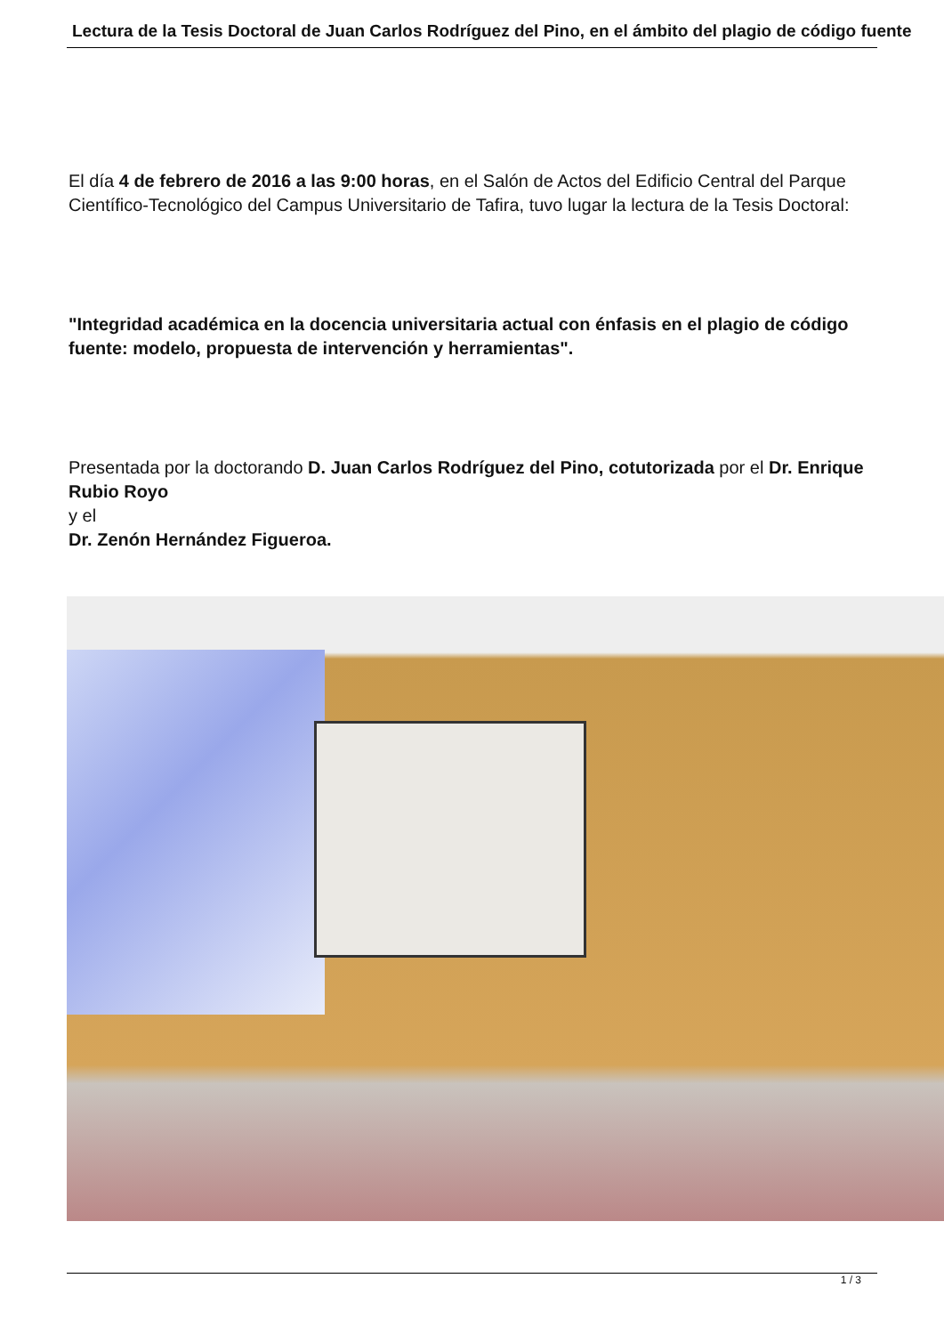Lectura de la Tesis Doctoral de Juan Carlos Rodríguez del Pino, en el ámbito del plagio de código fuente
El día 4 de febrero de 2016 a las 9:00 horas, en el Salón de Actos del Edificio Central del Parque Científico-Tecnológico del Campus Universitario de Tafira, tuvo lugar la lectura de la Tesis Doctoral:
"Integridad académica en la docencia universitaria actual con énfasis en el plagio de código fuente: modelo, propuesta de intervención y herramientas".
Presentada por la doctorando D. Juan Carlos Rodríguez del Pino, cotutorizada por el Dr. Enrique Rubio Royo
y el
Dr. Zenón Hernández Figueroa.
1 / 3